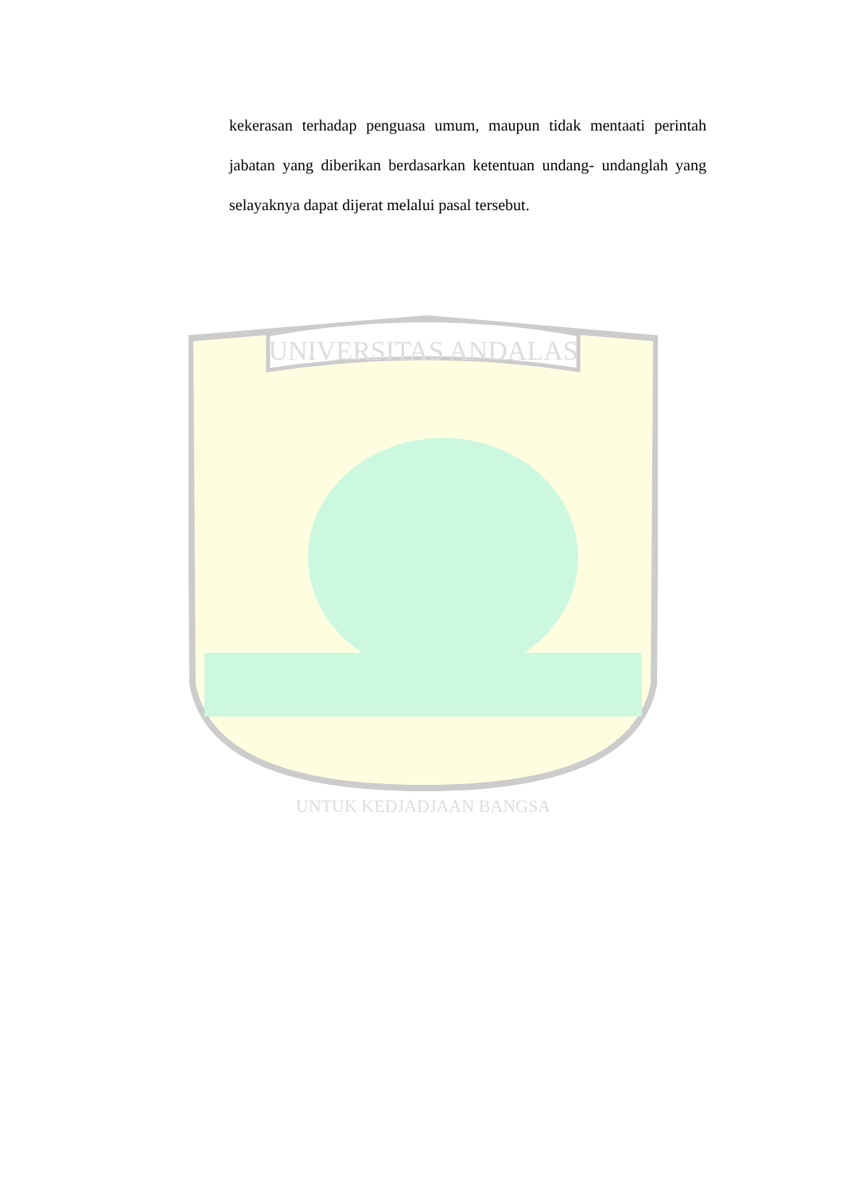UNIVERSITAS ANDALAS
UNTUK KEDJADJAAN BANGSA
kekerasan terhadap penguasa umum, maupun tidak mentaati perintah jabatan yang diberikan berdasarkan ketentuan undang- undanglah yang selayaknya dapat dijerat melalui pasal tersebut.